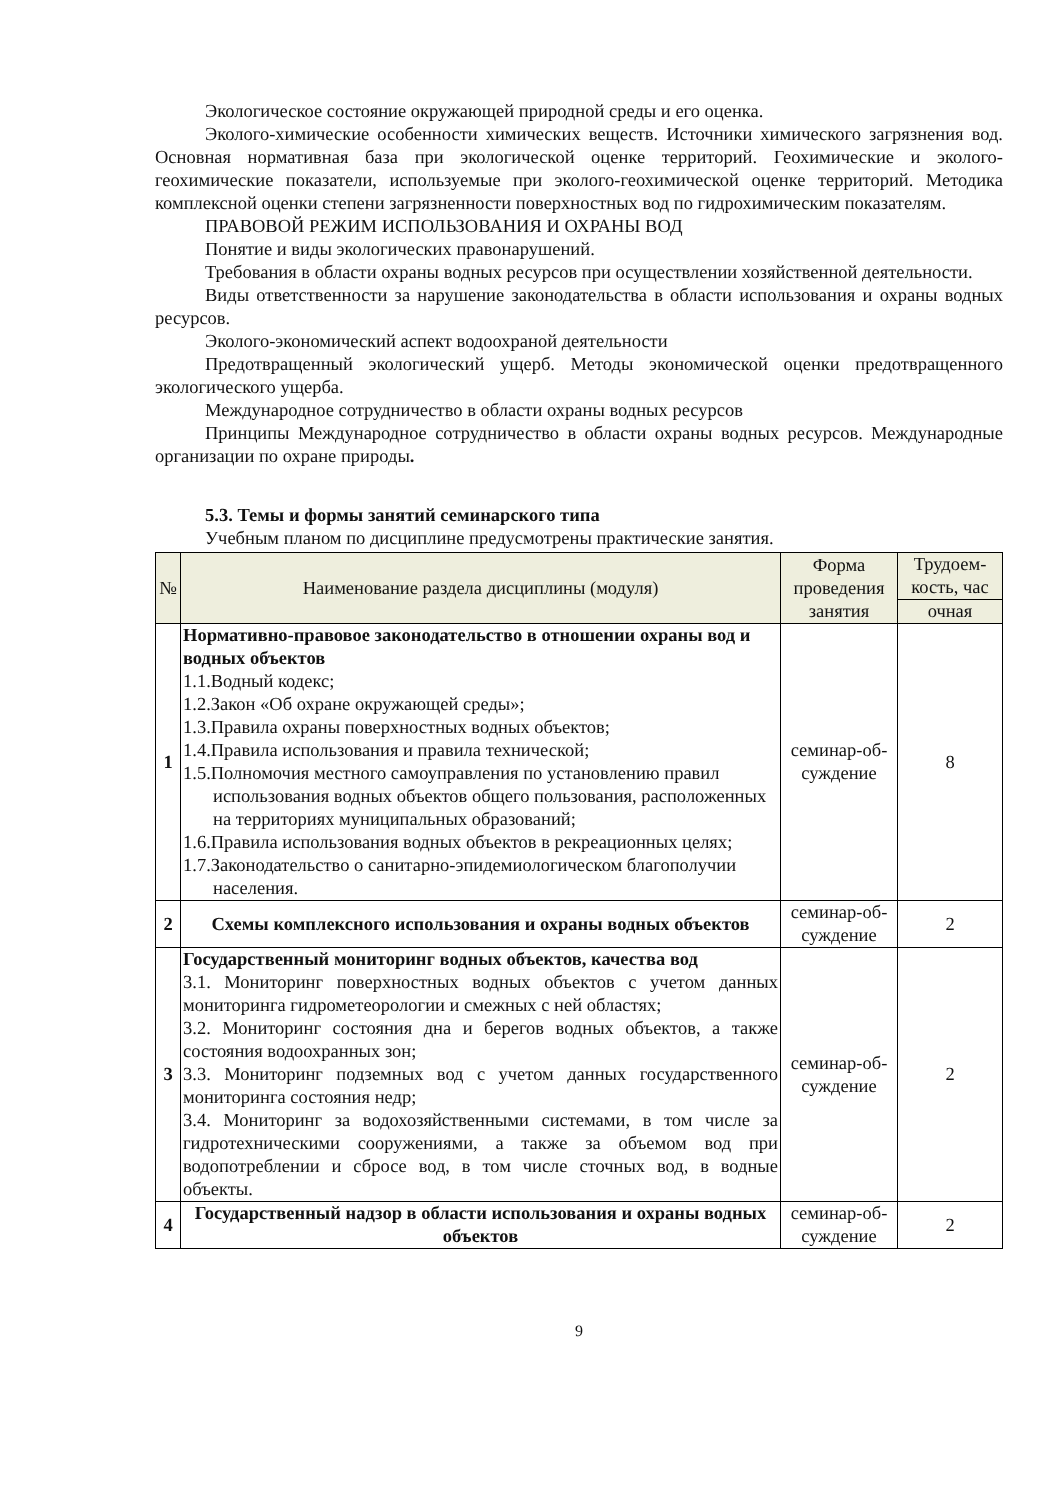Экологическое состояние окружающей природной среды и его оценка.
Эколого-химические особенности химических веществ. Источники химического загрязнения вод. Основная нормативная база при экологической оценке территорий. Геохимические и эколого-геохимические показатели, используемые при эколого-геохимической оценке территорий. Методика комплексной оценки степени загрязненности поверхностных вод по гидрохимическим показателям.
ПРАВОВОЙ РЕЖИМ ИСПОЛЬЗОВАНИЯ И ОХРАНЫ ВОД
Понятие и виды экологических правонарушений.
Требования в области охраны водных ресурсов при осуществлении хозяйственной деятельности.
Виды ответственности за нарушение законодательства в области использования и охраны водных ресурсов.
Эколого-экономический аспект водоохраной деятельности
Предотвращенный экологический ущерб. Методы экономической оценки предотвращенного экологического ущерба.
Международное сотрудничество в области охраны водных ресурсов
Принципы Международное сотрудничество в области охраны водных ресурсов. Международные организации по охране природы.
5.3. Темы и формы занятий семинарского типа
Учебным планом по дисциплине предусмотрены практические занятия.
| № | Наименование раздела дисциплины (модуля) | Форма проведения занятия | Трудоем-кость, час |
| --- | --- | --- | --- |
| | | | очная |
| 1 | Нормативно-правовое законодательство в отношении охраны вод и водных объектов 1.1.Водный кодекс; 1.2.Закон «Об охране окружающей среды»; 1.3.Правила охраны поверхностных водных объектов; 1.4.Правила использования и правила технической; 1.5.Полномочия местного самоуправления по установлению правил использования водных объектов общего пользования, расположенных на территориях муниципальных образований; 1.6.Правила использования водных объектов в рекреационных целях; 1.7.Законодательство о санитарно-эпидемиологическом благополучии населения. | семинар-об-суждение | 8 |
| 2 | Схемы комплексного использования и охраны водных объектов | семинар-об-суждение | 2 |
| 3 | Государственный мониторинг водных объектов, качества вод 3.1. Мониторинг поверхностных водных объектов с учетом данных мониторинга гидрометеорологии и смежных с ней областях; 3.2. Мониторинг состояния дна и берегов водных объектов, а также состояния водоохранных зон; 3.3. Мониторинг подземных вод с учетом данных государственного мониторинга состояния недр; 3.4. Мониторинг за водохозяйственными системами, в том числе за гидротехническими сооружениями, а также за объемом вод при водопотреблении и сбросе вод, в том числе сточных вод, в водные объекты. | семинар-об-суждение | 2 |
| 4 | Государственный надзор в области использования и охраны водных объектов | семинар-об-суждение | 2 |
9